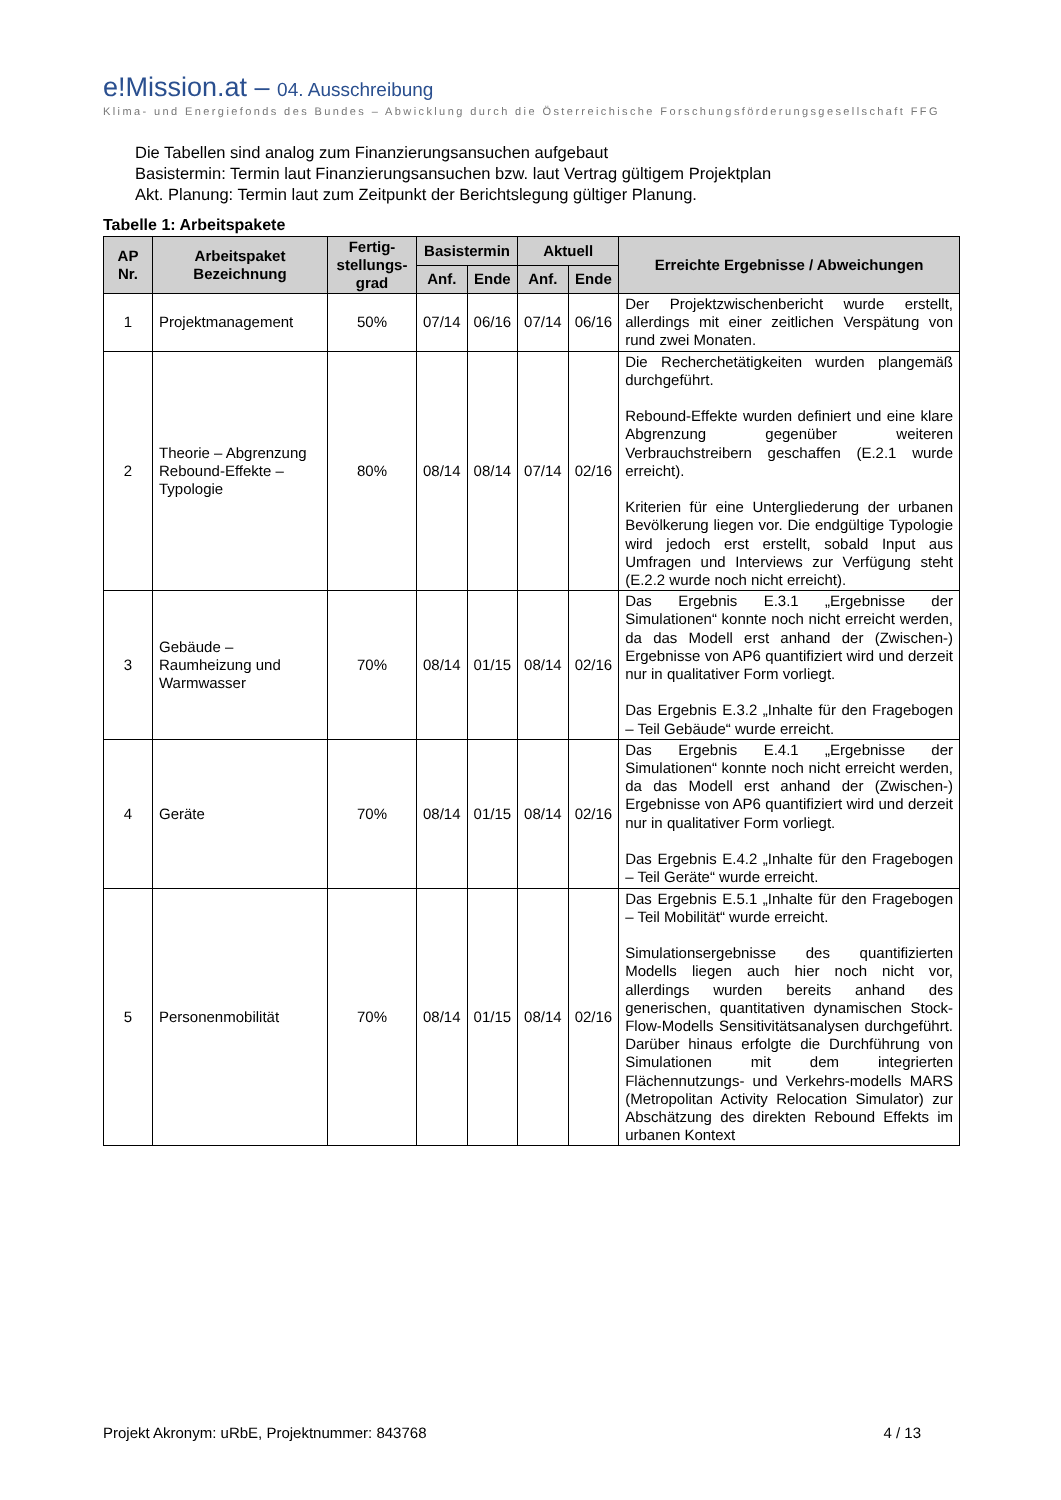e!Mission.at – 04. Ausschreibung
Klima- und Energiefonds des Bundes – Abwicklung durch die Österreichische Forschungsförderungsgesellschaft FFG
Die Tabellen sind analog zum Finanzierungsansuchen aufgebaut
Basistermin: Termin laut Finanzierungsansuchen bzw. laut Vertrag gültigem Projektplan
Akt. Planung: Termin laut zum Zeitpunkt der Berichtslegung gültiger Planung.
Tabelle 1: Arbeitspakete
| AP Nr. | Arbeitspaket Bezeichnung | Fertig-stellungs-grad | Basistermin | | Aktuell | | Erreichte Ergebnisse / Abweichungen |
| --- | --- | --- | --- | --- | --- | --- | --- |
| | | | Anf. | Ende | Anf. | Ende | |
| 1 | Projektmanagement | 50% | 07/14 | 06/16 | 07/14 | 06/16 | Der Projektzwischenbericht wurde erstellt, allerdings mit einer zeitlichen Verspätung von rund zwei Monaten. |
| 2 | Theorie – Abgrenzung Rebound-Effekte – Typologie | 80% | 08/14 | 08/14 | 07/14 | 02/16 | Die Recherchetätigkeiten wurden plangemäß durchgeführt. Rebound-Effekte wurden definiert und eine klare Abgrenzung gegenüber weiteren Verbrauchstreibern geschaffen (E.2.1 wurde erreicht). Kriterien für eine Untergliederung der urbanen Bevölkerung liegen vor. Die endgültige Typologie wird jedoch erst erstellt, sobald Input aus Umfragen und Interviews zur Verfügung steht (E.2.2 wurde noch nicht erreicht). |
| 3 | Gebäude – Raumheizung und Warmwasser | 70% | 08/14 | 01/15 | 08/14 | 02/16 | Das Ergebnis E.3.1 „Ergebnisse der Simulationen“ konnte noch nicht erreicht werden, da das Modell erst anhand der (Zwischen-) Ergebnisse von AP6 quantifiziert wird und derzeit nur in qualitativer Form vorliegt. Das Ergebnis E.3.2 „Inhalte für den Fragebogen – Teil Gebäude“ wurde erreicht. |
| 4 | Geräte | 70% | 08/14 | 01/15 | 08/14 | 02/16 | Das Ergebnis E.4.1 „Ergebnisse der Simulationen“ konnte noch nicht erreicht werden, da das Modell erst anhand der (Zwischen-) Ergebnisse von AP6 quantifiziert wird und derzeit nur in qualitativer Form vorliegt. Das Ergebnis E.4.2 „Inhalte für den Fragebogen – Teil Geräte“ wurde erreicht. |
| 5 | Personenmobilität | 70% | 08/14 | 01/15 | 08/14 | 02/16 | Das Ergebnis E.5.1 „Inhalte für den Fragebogen – Teil Mobilität“ wurde erreicht. Simulationsergebnisse des quantifizierten Modells liegen auch hier noch nicht vor, allerdings wurden bereits anhand des generischen, quantitativen dynamischen Stock-Flow-Modells Sensitivitätsanalysen durchgeführt. Darüber hinaus erfolgte die Durchführung von Simulationen mit dem integrierten Flächennutzungs- und Verkehrs-modells MARS (Metropolitan Activity Relocation Simulator) zur Abschätzung des direkten Rebound Effekts im urbanen Kontext |
Projekt Akronym: uRbE, Projektnummer: 843768 4 / 13